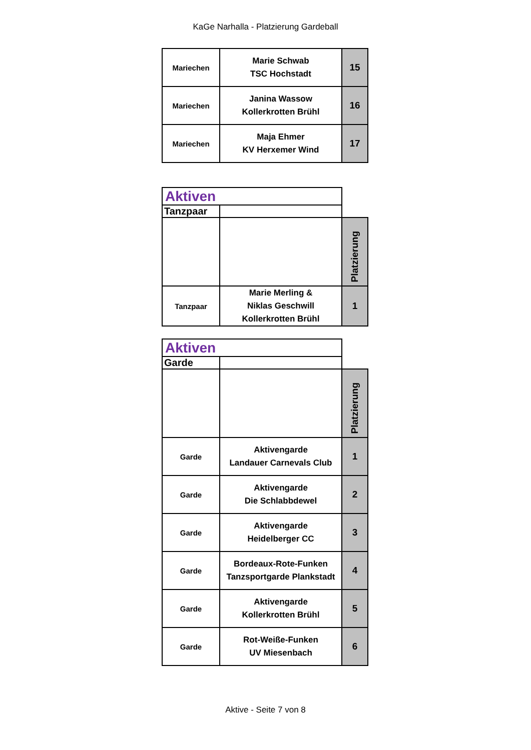KaGe Narhalla - Platzierung Gardeball
| Mariechen | Marie Schwab TSC Hochstadt | 15 |
| Mariechen | Janina Wassow Kollerkrotten Brühl | 16 |
| Mariechen | Maja Ehmer KV Herxemer Wind | 17 |
| Aktiven | | |
| Tanzpaar | | |
| | | Platzierung |
| Tanzpaar | Marie Merling & Niklas Geschwill Kollerkrotten Brühl | 1 |
| Aktiven | | |
| Garde | | |
| | | Platzierung |
| Garde | Aktivengarde Landauer Carnevals Club | 1 |
| Garde | Aktivengarde Die Schlabbdewel | 2 |
| Garde | Aktivengarde Heidelberger CC | 3 |
| Garde | Bordeaux-Rote-Funken Tanzsportgarde Plankstadt | 4 |
| Garde | Aktivengarde Kollerkrotten Brühl | 5 |
| Garde | Rot-Weiße-Funken UV Miesenbach | 6 |
Aktive - Seite 7 von 8